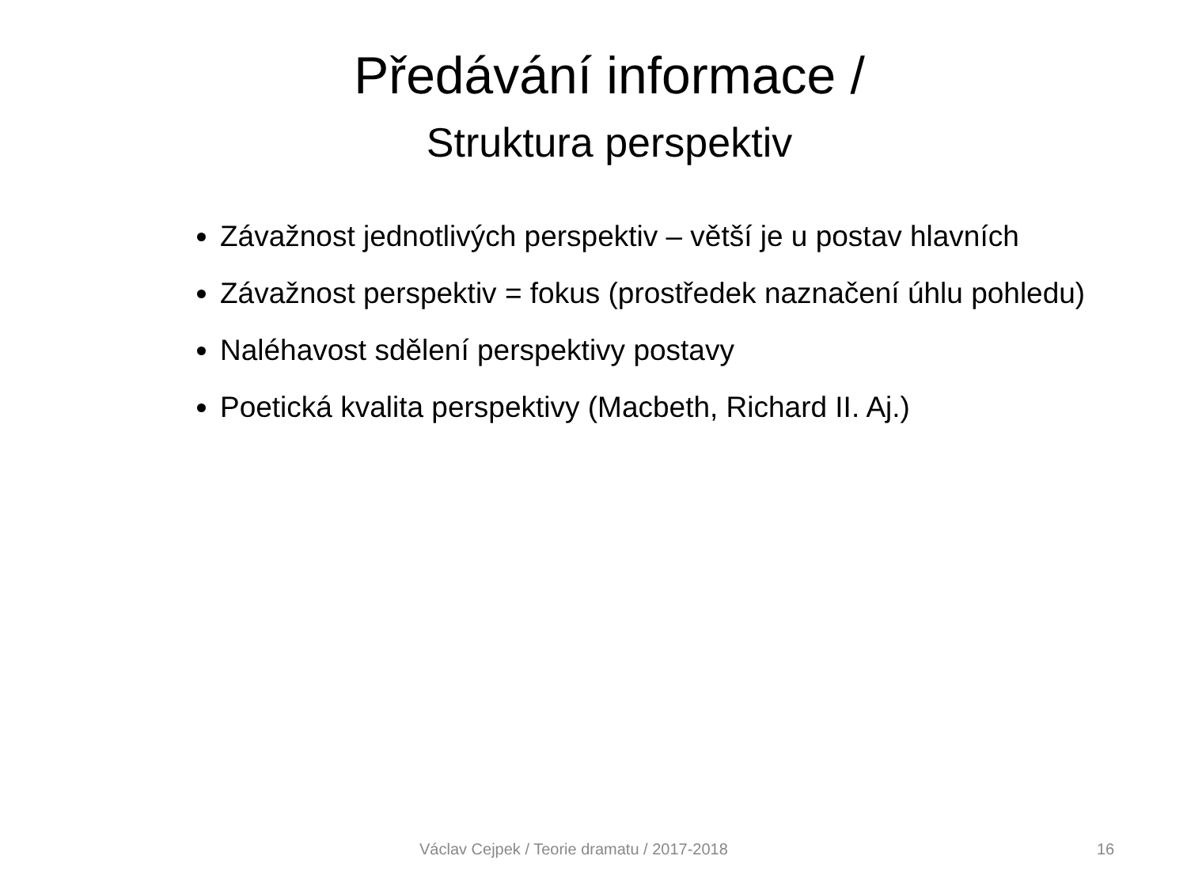Předávání informace /
Struktura perspektiv
Závažnost jednotlivých perspektiv – větší je u postav hlavních
Závažnost perspektiv = fokus (prostředek naznačení úhlu pohledu)
Naléhavost sdělení perspektivy postavy
Poetická kvalita perspektivy (Macbeth, Richard II. Aj.)
Václav Cejpek / Teorie dramatu / 2017-2018 16